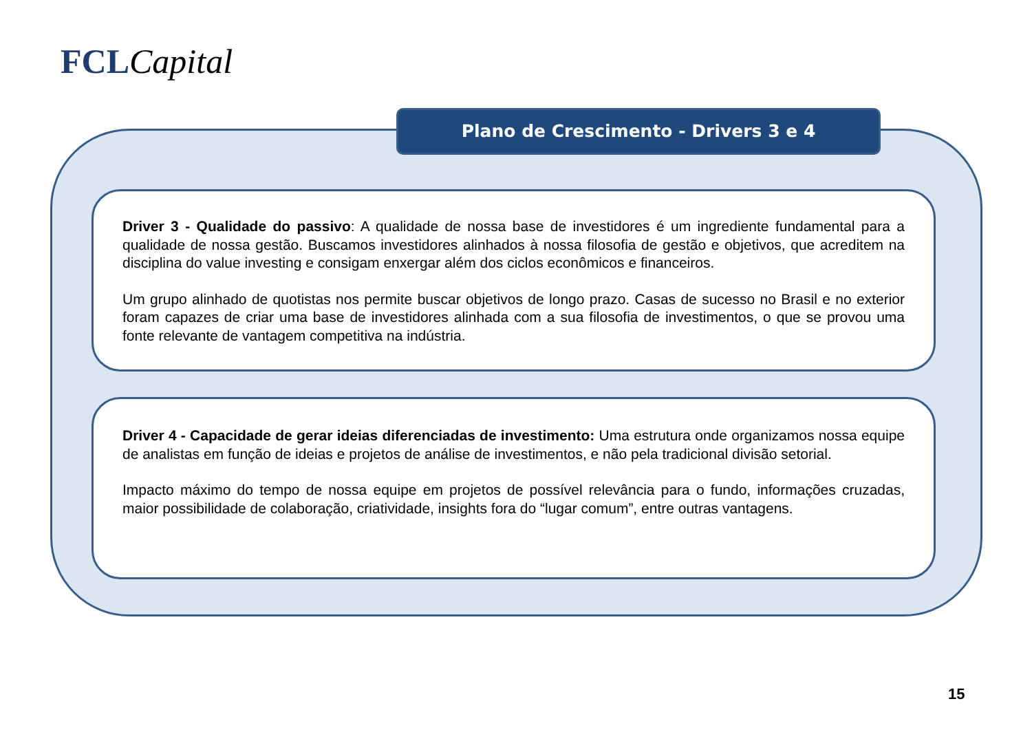FCL Capital
Plano de Crescimento - Drivers 3 e 4
Driver 3 - Qualidade do passivo: A qualidade de nossa base de investidores é um ingrediente fundamental para a qualidade de nossa gestão. Buscamos investidores alinhados à nossa filosofia de gestão e objetivos, que acreditem na disciplina do value investing e consigam enxergar além dos ciclos econômicos e financeiros.
Um grupo alinhado de quotistas nos permite buscar objetivos de longo prazo. Casas de sucesso no Brasil e no exterior foram capazes de criar uma base de investidores alinhada com a sua filosofia de investimentos, o que se provou uma fonte relevante de vantagem competitiva na indústria.
Driver 4 - Capacidade de gerar ideias diferenciadas de investimento: Uma estrutura onde organizamos nossa equipe de analistas em função de ideias e projetos de análise de investimentos, e não pela tradicional divisão setorial.
Impacto máximo do tempo de nossa equipe em projetos de possível relevância para o fundo, informações cruzadas, maior possibilidade de colaboração, criatividade, insights fora do “lugar comum”, entre outras vantagens.
15